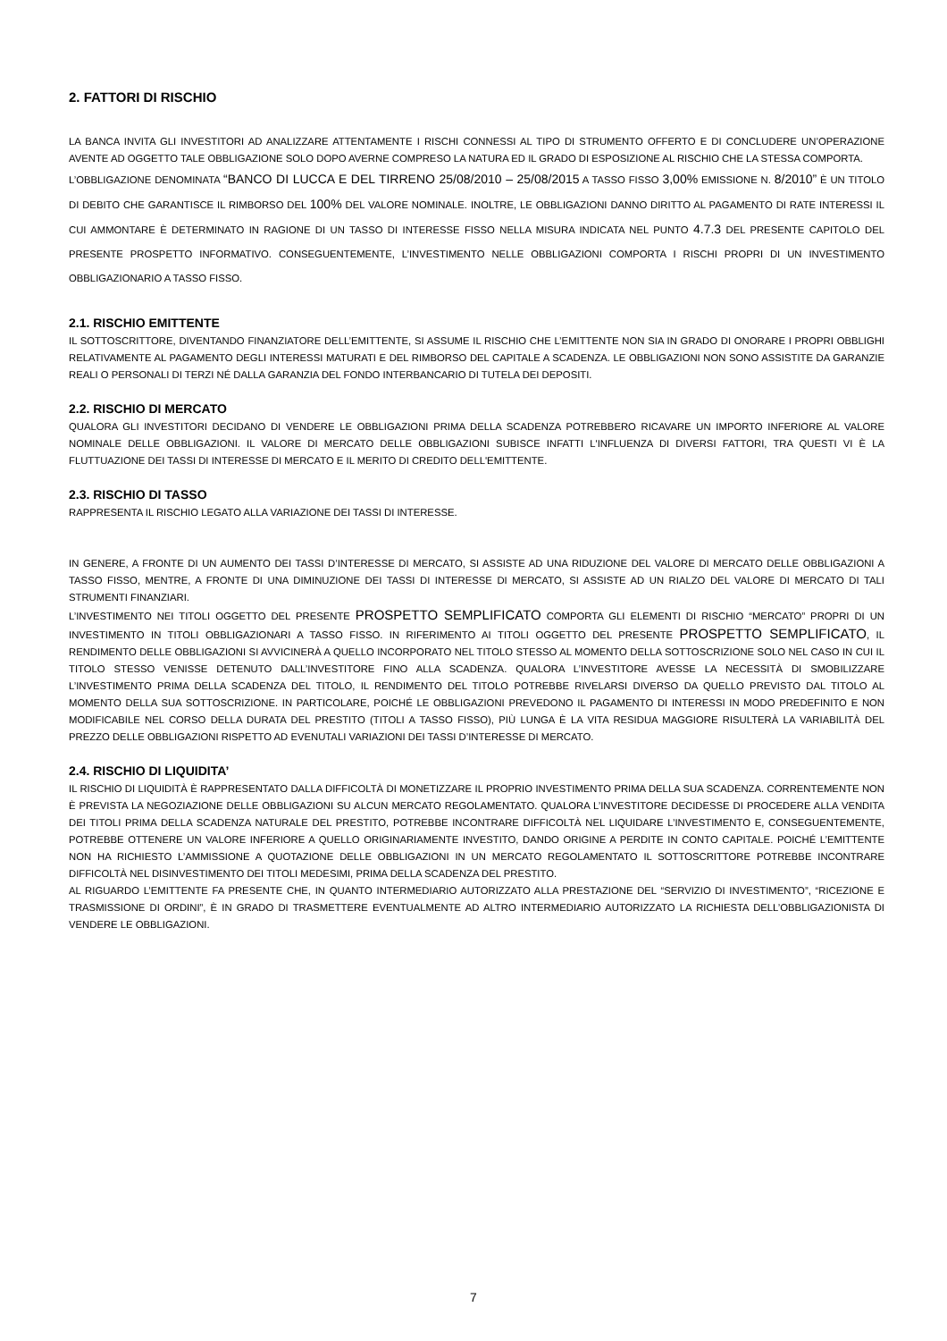2. FATTORI DI RISCHIO
LA BANCA INVITA GLI INVESTITORI AD ANALIZZARE ATTENTAMENTE I RISCHI CONNESSI AL TIPO DI STRUMENTO OFFERTO E DI CONCLUDERE UN’OPERAZIONE AVENTE AD OGGETTO TALE OBBLIGAZIONE SOLO DOPO AVERNE COMPRESO LA NATURA ED IL GRADO DI ESPOSIZIONE AL RISCHIO CHE LA STESSA COMPORTA.
L’OBBLIGAZIONE DENOMINATA “BANCO DI LUCCA E DEL TIRRENO 25/08/2010 – 25/08/2015 A TASSO FISSO 3,00% EMISSIONE N. 8/2010” È UN TITOLO DI DEBITO CHE GARANTISCE IL RIMBORSO DEL 100% DEL VALORE NOMINALE. INOLTRE, LE OBBLIGAZIONI DANNO DIRITTO AL PAGAMENTO DI RATE INTERESSI IL CUI AMMONTARE È DETERMINATO IN RAGIONE DI UN TASSO DI INTERESSE FISSO NELLA MISURA INDICATA NEL PUNTO 4.7.3 DEL PRESENTE CAPITOLO DEL PRESENTE PROSPETTO INFORMATIVO. CONSEGUENTEMENTE, L’INVESTIMENTO NELLE OBBLIGAZIONI COMPORTA I RISCHI PROPRI DI UN INVESTIMENTO OBBLIGAZIONARIO A TASSO FISSO.
2.1. RISCHIO EMITTENTE
IL SOTTOSCRITTORE, DIVENTANDO FINANZIATORE DELL’EMITTENTE, SI ASSUME IL RISCHIO CHE L’EMITTENTE NON SIA IN GRADO DI ONORARE I PROPRI OBBLIGHI RELATIVAMENTE AL PAGAMENTO DEGLI INTERESSI MATURATI E DEL RIMBORSO DEL CAPITALE A SCADENZA. LE OBBLIGAZIONI NON SONO ASSISTITE DA GARANZIE REALI O PERSONALI DI TERZI NÉ DALLA GARANZIA DEL FONDO INTERBANCARIO DI TUTELA DEI DEPOSITI.
2.2. RISCHIO DI MERCATO
QUALORA GLI INVESTITORI DECIDANO DI VENDERE LE OBBLIGAZIONI PRIMA DELLA SCADENZA POTREBBERO RICAVARE UN IMPORTO INFERIORE AL VALORE NOMINALE DELLE OBBLIGAZIONI. IL VALORE DI MERCATO DELLE OBBLIGAZIONI SUBISCE INFATTI L'INFLUENZA DI DIVERSI FATTORI, TRA QUESTI VI È LA FLUTTUAZIONE DEI TASSI DI INTERESSE DI MERCATO E IL MERITO DI CREDITO DELL'EMITTENTE.
2.3. RISCHIO DI TASSO
RAPPRESENTA IL RISCHIO LEGATO ALLA VARIAZIONE DEI TASSI DI INTERESSE.
IN GENERE, A FRONTE DI UN AUMENTO DEI TASSI D’INTERESSE DI MERCATO, SI ASSISTE AD UNA RIDUZIONE DEL VALORE DI MERCATO DELLE OBBLIGAZIONI A TASSO FISSO, MENTRE, A FRONTE DI UNA DIMINUZIONE DEI TASSI DI INTERESSE DI MERCATO, SI ASSISTE AD UN RIALZO DEL VALORE DI MERCATO DI TALI STRUMENTI FINANZIARI.
L’INVESTIMENTO NEI TITOLI OGGETTO DEL PRESENTE PROSPETTO SEMPLIFICATO COMPORTA GLI ELEMENTI DI RISCHIO “MERCATO” PROPRI DI UN INVESTIMENTO IN TITOLI OBBLIGAZIONARI A TASSO FISSO. IN RIFERIMENTO AI TITOLI OGGETTO DEL PRESENTE PROSPETTO SEMPLIFICATO, IL RENDIMENTO DELLE OBBLIGAZIONI SI AVVICINERÀ A QUELLO INCORPORATO NEL TITOLO STESSO AL MOMENTO DELLA SOTTOSCRIZIONE SOLO NEL CASO IN CUI IL TITOLO STESSO VENISSE DETENUTO DALL’INVESTITORE FINO ALLA SCADENZA. QUALORA L’INVESTITORE AVESSE LA NECESSITÀ DI SMOBILIZZARE L’INVESTIMENTO PRIMA DELLA SCADENZA DEL TITOLO, IL RENDIMENTO DEL TITOLO POTREBBE RIVELARSI DIVERSO DA QUELLO PREVISTO DAL TITOLO AL MOMENTO DELLA SUA SOTTOSCRIZIONE. IN PARTICOLARE, POICHÉ LE OBBLIGAZIONI PREVEDONO IL PAGAMENTO DI INTERESSI IN MODO PREDEFINITO E NON MODIFICABILE NEL CORSO DELLA DURATA DEL PRESTITO (TITOLI A TASSO FISSO), PIÙ LUNGA È LA VITA RESIDUA MAGGIORE RISULTERÀ LA VARIABILITÀ DEL PREZZO DELLE OBBLIGAZIONI RISPETTO AD EVENUTALI VARIAZIONI DEI TASSI D’INTERESSE DI MERCATO.
2.4. RISCHIO DI LIQUIDITA’
IL RISCHIO DI LIQUIDITÀ È RAPPRESENTATO DALLA DIFFICOLTÀ DI MONETIZZARE IL PROPRIO INVESTIMENTO PRIMA DELLA SUA SCADENZA. CORRENTEMENTE NON È PREVISTA LA NEGOZIAZIONE DELLE OBBLIGAZIONI SU ALCUN MERCATO REGOLAMENTATO. QUALORA L’INVESTITORE DECIDESSE DI PROCEDERE ALLA VENDITA DEI TITOLI PRIMA DELLA SCADENZA NATURALE DEL PRESTITO, POTREBBE INCONTRARE DIFFICOLTÀ NEL LIQUIDARE L’INVESTIMENTO E, CONSEGUENTEMENTE, POTREBBE OTTENERE UN VALORE INFERIORE A QUELLO ORIGINARIAMENTE INVESTITO, DANDO ORIGINE A PERDITE IN CONTO CAPITALE. POICHÉ L’EMITTENTE NON HA RICHIESTO L’AMMISSIONE A QUOTAZIONE DELLE OBBLIGAZIONI IN UN MERCATO REGOLAMENTATO IL SOTTOSCRITTORE POTREBBE INCONTRARE DIFFICOLTÀ NEL DISINVESTIMENTO DEI TITOLI MEDESIMI, PRIMA DELLA SCADENZA DEL PRESTITO.
AL RIGUARDO L’EMITTENTE FA PRESENTE CHE, IN QUANTO INTERMEDIARIO AUTORIZZATO ALLA PRESTAZIONE DEL “SERVIZIO DI INVESTIMENTO”, “RICEZIONE E TRASMISSIONE DI ORDINI”, È IN GRADO DI TRASMETTERE EVENTUALMENTE AD ALTRO INTERMEDIARIO AUTORIZZATO LA RICHIESTA DELL’OBBLIGAZIONISTA DI VENDERE LE OBBLIGAZIONI.
7